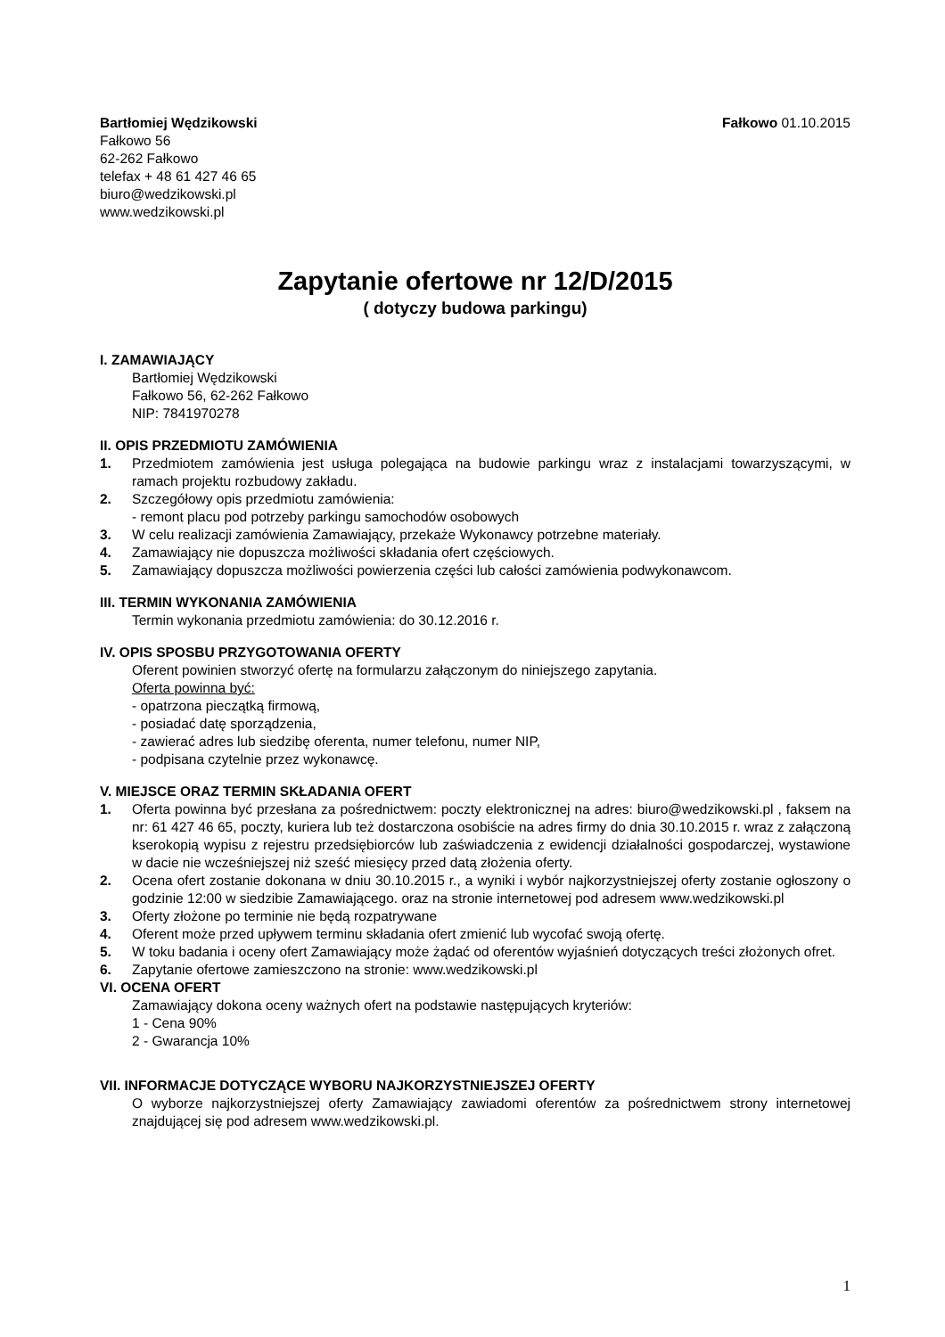Bartłomiej Wędzikowski
Fałkowo 56
62-262 Fałkowo
telefax + 48 61 427 46 65
biuro@wedzikowski.pl
www.wedzikowski.pl
Fałkowo 01.10.2015
Zapytanie ofertowe nr 12/D/2015
( dotyczy budowa parkingu)
I. ZAMAWIAJĄCY
Bartłomiej Wędzikowski
Fałkowo 56, 62-262 Fałkowo
NIP: 7841970278
II. OPIS PRZEDMIOTU ZAMÓWIENIA
1. Przedmiotem zamówienia jest usługa polegająca na budowie parkingu wraz z instalacjami towarzyszącymi, w ramach projektu rozbudowy zakładu.
2. Szczegółowy opis przedmiotu zamówienia:
- remont placu pod potrzeby parkingu samochodów osobowych
3. W celu realizacji zamówienia Zamawiający, przekaże Wykonawcy potrzebne materiały.
4. Zamawiający nie dopuszcza możliwości składania ofert częściowych.
5. Zamawiający dopuszcza możliwości powierzenia części lub całości zamówienia podwykonawcom.
III. TERMIN WYKONANIA ZAMÓWIENIA
Termin wykonania przedmiotu zamówienia: do 30.12.2016 r.
IV. OPIS SPOSBU PRZYGOTOWANIA OFERTY
Oferent powinien stworzyć ofertę na formularzu załączonym do niniejszego zapytania.
Oferta powinna być:
- opatrzona pieczątką firmową,
- posiadać datę sporządzenia,
- zawierać adres lub siedzibę oferenta, numer telefonu, numer NIP,
- podpisana czytelnie przez wykonawcę.
V. MIEJSCE ORAZ TERMIN SKŁADANIA OFERT
1. Oferta powinna być przesłana za pośrednictwem: poczty elektronicznej na adres: biuro@wedzikowski.pl , faksem na nr: 61 427 46 65, poczty, kuriera lub też dostarczona osobiście na adres firmy do dnia 30.10.2015 r. wraz z załączoną kserokopią wypisu z rejestru przedsiębiorców lub zaświadczenia z ewidencji działalności gospodarczej, wystawione w dacie nie wcześniejszej niż sześć miesięcy przed datą złożenia oferty.
2. Ocena ofert zostanie dokonana w dniu 30.10.2015 r., a wyniki i wybór najkorzystniejszej oferty zostanie ogłoszony o godzinie 12:00 w siedzibie Zamawiającego. oraz na stronie internetowej pod adresem www.wedzikowski.pl
3. Oferty złożone po terminie nie będą rozpatrywane
4. Oferent może przed upływem terminu składania ofert zmienić lub wycofać swoją ofertę.
5. W toku badania i oceny ofert Zamawiający może żądać od oferentów wyjaśnień dotyczących treści złożonych ofret.
6. Zapytanie ofertowe zamieszczono na stronie: www.wedzikowski.pl
VI. OCENA OFERT
Zamawiający dokona oceny ważnych ofert na podstawie następujących kryteriów:
1 - Cena 90%
2 - Gwarancja 10%
VII. INFORMACJE DOTYCZĄCE WYBORU NAJKORZYSTNIEJSZEJ OFERTY
O wyborze najkorzystniejszej oferty Zamawiający zawiadomi oferentów za pośrednictwem strony internetowej znajdującej się pod adresem www.wedzikowski.pl.
1